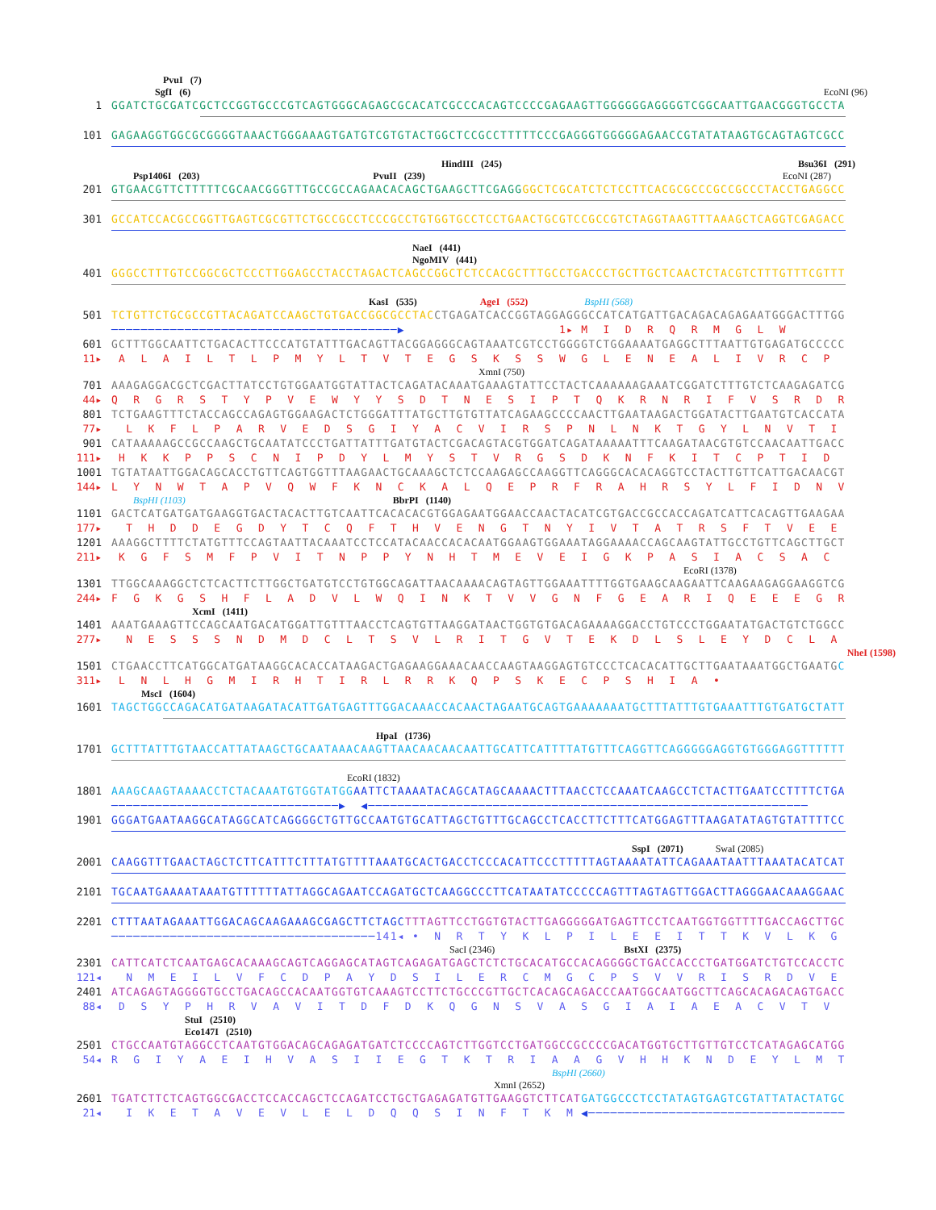PvuI (7)
SgfI (6) EcoNI (96)
1 GGATCTGCGATCGCTCCGGTGCCCGTCAGTGGGCAGAGCGCACATCGCCCACAGTCCCCGAGAAGTTGGGGGGAGGGGTCGGCAATTGAACGGGTGCCTA
101 GAGAAGGTGGCGCGGGGTAAACTGGGAAAGTGATGTCGTGTACTGGCTCCGCCTTTTTCCCGAGGGTGGGGGAGAACCGTATATAAGTGCAGTAGTCGCC
HindIII (245) Bsu36I (291)
Psp1406I (203) PvuII (239) EcoNI (287)
201 GTGAACGTTCTTTTTCGCAACGGGTTTGCCGCCAGAACACAGCTGAAGCTTCGAGG GGCTCGCATCTCTCCTTCACGCGCCCGCCGCCCTACCTGAGGCC
301 GCCATCCACGCCGGTTGAGTCGCGTTCTGCCGCCTCCCGCCTGTGGTGCCTCCTGAACTGCGTCCGCCGTCTAGGTAAGTTTAAAGCTCAGGTCGAGACC
NaeI (441)
NgoMIV (441)
401 GGGCCTTTGTCCGGCGCTCCCTTGGAGCCTACCTAGACTCAGCCGGCTCTCCACGCTTTGCCTGACCCTGCTTGCTCAACTCTACGTCTTTGTTTCGTTT
KasI (535) AgeI (552) BspHI (568)
501 TCTGTTCTGCGCCGTTACAGATCCAAGCTGTGACCGGCGCCTAC CTGAGATCACCGGTAGGAGGGCCATCATGATTGACAGACAGAGAATGGGACTTTGG
───────────────────────────────────────▶ 1▸ M I D R Q R M G L W
601 GCTTTGGCAATTCTGACACTTCCCATGTATTTGACAGTTACGGAGGGCAGTAAATCGTCCTGGGGTCTGGAAAATGAGGCTTTAATTGTGAGATGCCCCC
11▸ A L A I L T L P M Y L T V T E G S K S S W G L E N E A L I V R C P
XmnI (750)
701 AAAGAGGACGCTCGACTTATCCTGTGGAATGGTATTACTCAGATACAAATGAAAGTATTCCTACTCAAAAAAGAAATCGGATCTTTGTCTCAAGAGATCG
44▸ Q R G R S T Y P V E W Y Y S D T N E S I P T Q K R N R I F V S R D R
801 TCTGAAGTTTCTACCAGCCAGAGTGGAAGACTCTGGGATTTATGCTTGTGTTATCAGAAGCCCCAACTTGAATAAGACTGGATACTTGAATGTCACCATA
77▸ L K F L P A R V E D S G I Y A C V I R S P N L N K T G Y L N V T I
901 CATAAAAAGCCGCCAAGCTGCAATATCCCTGATTATTTGATGTACTCGACAGTACGTGGATCAGATAAAAATTTCAAGATAACGTGTCCAACAATTGACC
111▸ H K K P P S C N I P D Y L M Y S T V R G S D K N F K I T C P T I D
1001 TGTATAATTGGACAGCACCTGTTCAGTGGTTTAAGAACTGCAAAGCTCTCCAAGAGCCAAGGTTCAGGGCACACAGGTCCTACTTGTTCATTGACAACGT
144▸ L Y N W T A P V Q W F K N C K A L Q E P R F R A H R S Y L F I D N V
BspHI (1103) BbrPI (1140)
1101 GACTCATGATGATGAAGGTGACTACACTTGTCAATTCACACACGTGGAGAATGGAACCAACTACATCGTGACCGCCACCAGATCATTCACAGTTGAAGAA
177▸ T H D D E G D Y T C Q F T H V E N G T N Y I V T A T R S F T V E E
1201 AAAGGCTTTTCTATGTTTCCAGTAATTACAAATCCTCCATACAACCACACAATGGAAGTGGAAATAGGAAAACCAGCAAGTATTGCCTGTTCAGCTTGCT
211▸ K G F S M F P V I T N P P Y N H T M E V E I G K P A S I A C S A C
EcoRI (1378)
1301 TTGGCAAAGGCTCTCACTTCTTGGCTGATGTCCTGTGGCAGATTAACAAAACAGTAGTTGGAAATTTTGGTGAAGCAAGAATTCAAGAAGAGGAAGGTCG
244▸ F G K G S H F L A D V L W Q I N K T V V G N F G E A R I Q E E E G R
XcmI (1411)
1401 AAATGAAAGTTCCAGCAATGACATGGATTGTTTAACCTCAGTGTTAAGGATAACTGGTGTGACAGAAAAGGACCTGTCCCTGGAATATGACTGTCTGGCC
277▸ N E S S S N D M D C L T S V L R I T G V T E K D L S L E Y D C L A
NheI (1598)
1501 CTGAACCTTCATGGCATGATAAGGCACACCATAAGACTGAGAAGGAAACAACCAAGTAAGGAGTGTCCCTCACACATTGCTTGAATAAATGGCTGAATG C
311▸ L N L H G M I R H T I R L R R K Q P S K E C P S H I A •
MscI (1604)
1601 TAGCTGGCCAGACATGATAAGATACATTGATGAGTTTGGACAAACCACAACTAGAATGCAGTGAAAAAAATGCTTTATTTGTGAAATTTGTGATGCTATT
HpaI (1736)
1701 GCTTTATTTGTAACCATTATAAGCTGCAATAAACAAGTTAACAACAACAATTGCATTCATTTTATGTTTCAGGTTCAGGGGGAGGTGTGGGAGGTTTTTT
EcoRI (1832)
1801 AAAGCAAGTAAAACCTCTACAAATGTGGTATGG AATTCTAAAATACAGCATAGCAAAACTTTAACCTCCAAATCAAGCCTCTACTTGAATCCTTTTCTGA
───────────────────────────────▶ ◀────────────────────────────────────────────────────────────
1901 GGGATGAATAAGGCATAGGCATCAGGGGCTGTTGCCAATGTGCATTAGCTGTTTGCAGCCTCACCTTCTTTCATGGAGTTTAAGATATAGTGTATTTTCC
SspI (2071) SwaI (2085)
2001 CAAGGTTTGAACTAGCTCTTCATTTCTTTATGTTTTAAATGCACTGACCTCCCACATTCCCTTTTTAGTAAAATATTCAGAAATAATTTAAATACATCAT
2101 TGCAATGAAAATAAATGTTTTTTATTAGGCAGAATCCAGATGCTCAAGGCCCTTCATAATATCCCCCAGTTTAGTAGTTGGACTTAGGGAACAAAGGAAC
2201 CTTTAATAGAAATTGGACAGCAAGAAAGCGAGCTTCTAGC TTTAGTTCCTGGTGTACTTGAGGGGGATGAGTTCCTCAATGGTGGTTTTGACCAGCTTGC
────────────────────────────────────141◂ • N R T Y K L P I L E E I T T K V L K G
SacI (2346) BstXI (2375)
2301 CATTCATCTCAATGAGCACAAAGCAGTCAGGAGCATAGTCAGAGATGAGCTCTCTGCACATGCCACAGGGGCTGACCACCCTGATGGATCTGTCCACCTC
121◂ N M E I L V F C D P A Y D S I L E R C M G C P S V V R I S R D V E
2401 ATCAGAGTAGGGGTGCCTGACAGCCACAATGGTGTCAAAGTCCTTCTGCCCGTTGCTCACAGCAGACCCAATGGCAATGGCTTCAGCACAGACAGTGACC
88◂ D S Y P H R V A V I T D F D K Q G N S V A S G I A I A E A C V T V
StuI (2510)
Eco147I (2510)
2501 CTGCCAATGTAGGCCTCAATGTGGACAGCAGAGATGATCTCCCCAGTCTTGGTCCTGATGGCCGCCCCGACATGGTGCTTGTTGTCCTCATAGAGCATGG
54◂ R G I Y A E I H V A S I I E G T K T R I A A G V H H K N D E Y L M T
BspHI (2660)
XmnI (2652)
2601 TGATCTTCTCAGTGGCGACCTCCACCAGCTCCAGATCCTGCTGAGAGATGTTGAAGGTCTTCAT GATGGCCCTCCTATAGTGAGTCGTATTATACTATGC
21◂ I K E T A V E V L E L D Q Q S I N F T K M ◀───────────────────────────────────